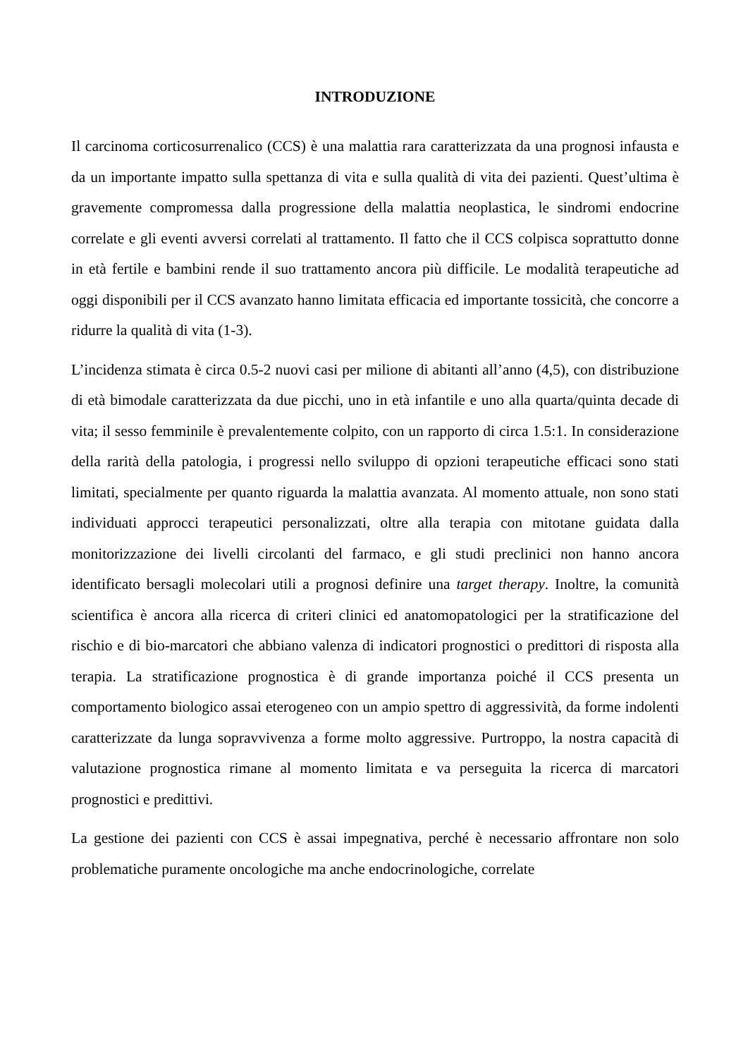INTRODUZIONE
Il carcinoma corticosurrenalico (CCS) è una malattia rara caratterizzata da una prognosi infausta e da un importante impatto sulla spettanza di vita e sulla qualità di vita dei pazienti. Quest’ultima è gravemente compromessa dalla progressione della malattia neoplastica, le sindromi endocrine correlate e gli eventi avversi correlati al trattamento. Il fatto che il CCS colpisca soprattutto donne in età fertile e bambini rende il suo trattamento ancora più difficile. Le modalità terapeutiche ad oggi disponibili per il CCS avanzato hanno limitata efficacia ed importante tossicità, che concorre a ridurre la qualità di vita (1-3).
L’incidenza stimata è circa 0.5-2 nuovi casi per milione di abitanti all’anno (4,5), con distribuzione di età bimodale caratterizzata da due picchi, uno in età infantile e uno alla quarta/quinta decade di vita; il sesso femminile è prevalentemente colpito, con un rapporto di circa 1.5:1. In considerazione della rarità della patologia, i progressi nello sviluppo di opzioni terapeutiche efficaci sono stati limitati, specialmente per quanto riguarda la malattia avanzata. Al momento attuale, non sono stati individuati approcci terapeutici personalizzati, oltre alla terapia con mitotane guidata dalla monitorizzazione dei livelli circolanti del farmaco, e gli studi preclinici non hanno ancora identificato bersagli molecolari utili a prognosi definire una target therapy. Inoltre, la comunità scientifica è ancora alla ricerca di criteri clinici ed anatomopatologici per la stratificazione del rischio e di bio-marcatori che abbiano valenza di indicatori prognostici o predittori di risposta alla terapia. La stratificazione prognostica è di grande importanza poiché il CCS presenta un comportamento biologico assai eterogeneo con un ampio spettro di aggressività, da forme indolenti caratterizzate da lunga sopravvivenza a forme molto aggressive. Purtroppo, la nostra capacità di valutazione prognostica rimane al momento limitata e va perseguita la ricerca di marcatori prognostici e predittivi.
La gestione dei pazienti con CCS è assai impegnativa, perché è necessario affrontare non solo problematiche puramente oncologiche ma anche endocrinologiche, correlate